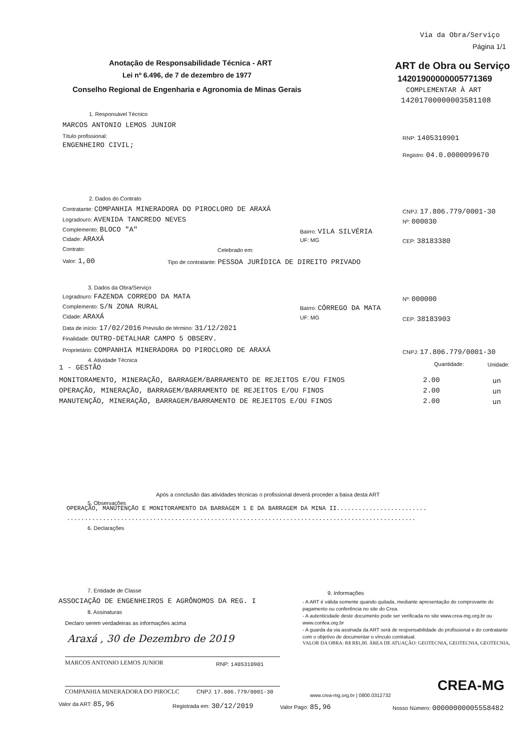Via da Obra/Serviço
Página 1/1
Anotação de Responsabilidade Técnica - ART
Lei nº 6.496, de 7 de dezembro de 1977
Conselho Regional de Engenharia e Agronomia de Minas Gerais
ART de Obra ou Serviço
14201900000005771369
COMPLEMENTAR À ART
14201700000003581108
1. Responsável Técnico
MARCOS ANTONIO LEMOS JUNIOR
Título profissional:
ENGENHEIRO CIVIL;
RNP: 1405310901
Registro: 04.0.0000099670
2. Dados do Contrato
Contratante: COMPANHIA MINERADORA DO PIROCLORO DE ARAXÁ CNPJ: 17.806.779/0001-30
Logradouro: AVENIDA TANCREDO NEVES Nº: 000030
Complemento: BLOCO "A" Bairro: VILA SILVÉRIA
Cidade: ARAXÁ UF: MG CEP: 38183380
Contrato: Celebrado em:
Valor: 1,00 Tipo de contratante: PESSOA JURÍDICA DE DIREITO PRIVADO
3. Dados da Obra/Serviço
Logradouro: FAZENDA CORREDO DA MATA Nº: 000000
Complemento: S/N ZONA RURAL Bairro: CÓRREGO DA MATA
Cidade: ARAXÁ UF: MG CEP: 38183903
Data de início: 17/02/2016 Previsão de término: 31/12/2021
Finalidade: OUTRO-DETALHAR CAMPO 5 OBSERV.
Proprietário: COMPANHIA MINERADORA DO PIROCLORO DE ARAXÁ CNPJ: 17.806.779/0001-30
4. Atividade Técnica
1 - GESTÃO Quantidade: Unidade:
MONITORAMENTO, MINERAÇÃO, BARRAGEM/BARRAMENTO DE REJEITOS E/OU FINOS 2.00 un
OPERAÇÃO, MINERAÇÃO, BARRAGEM/BARRAMENTO DE REJEITOS E/OU FINOS 2.00 un
MANUTENÇÃO, MINERAÇÃO, BARRAGEM/BARRAMENTO DE REJEITOS E/OU FINOS 2.00 un
Após a conclusão das atividades técnicas o profissional deverá proceder a baixa desta ART
5. Observações
OPERAÇÃO, MANUTENÇÃO E MONITORAMENTO DA BARRAGEM 1 E DA BARRAGEM DA MINA II.........................
.................................................................................................
6. Declarações
7. Entidade de Classe
ASSOCIAÇÃO DE ENGENHEIROS E AGRÔNOMOS DA REG. I
8. Assinaturas
Declaro serem verdadeiras as informações acima
Araxá , 30 de Dezembro de 2019
MARCOS ANTONIO LEMOS JUNIOR RNP: 1405310901
COMPANHIA MINERADORA DO PIROCLC CNPJ: 17.806.779/0001-30
9. Informações
- A ART é válida somente quando quitada, mediante apresentação do comprovante do pagamento ou conferência no site do Crea.
- A autenticidade deste documento pode ser verificada no site www.crea-mg.org.br ou www.confea.org.br
- A guarda da via assinada da ART será de responsabilidade do profissional e do contratante com o objetivo de documentar o vínculo contratual.
VALOR DA OBRA: R$ R$1,00. ÁREA DE ATUAÇÃO: GEOTECNIA, GEOTECNIA, GEOTECNIA,
CREA-MG
www.crea-mg.org.br | 0800.0312732
Valor da ART: 85,96 Registrada em: 30/12/2019 Valor Pago: 85,96 Nosso Número: 00000000005558482